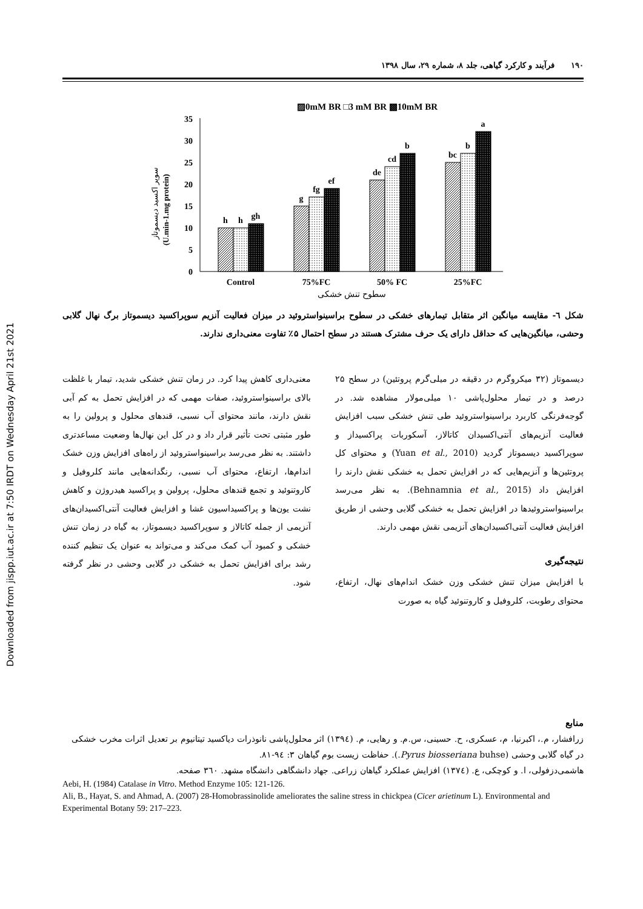Downloaded from jispp.iut.ac.ir at 7:50 IRDT on Wednesday April 21st 2021
١٩٠ فرآیند و کارکرد گیاهی، جلد ۸، شماره ۲۹، سال ۱۳۹۸
▨0mM BR □3 mM BR ▩10mM BR
35
30
25
20
15
10
5
0
(U.min-1.mg protein)
سوپر اکسید دیسموتاز
h
h
gh
g
fg
ef
de
cd
b
bc
b
a
Control
75%FC
50% FC
25%FC
سطوح تنش خشکی
شکل ٦- مقایسه میانگین اثر متقابل تیمارهای خشکی در سطوح براسینواستروئید در میزان فعالیت آنزیم سوپراکسید دیسموتاز برگ نهال گلابی وحشی، میانگین‌هایی که حداقل دارای یک حرف مشترک هستند در سطح احتمال ۵٪ تفاوت معنی‌داری ندارند.
دیسموتاز (۳۲ میکروگرم در دقیقه در میلی‌گرم پروتئین) در سطح ۲۵ درصد و در تیمار محلول‌پاشی ۱۰ میلی‌مولار مشاهده شد. در گوجه‌فرنگی کاربرد براسینواستروئید طی تنش خشکی سبب افزایش فعالیت آنزیم‌های آنتی‌اکسیدان کاتالاز، آسکوربات پراکسیداز و سوپراکسید دیسموتاز گردید (Yuan et al., 2010) و محتوای کل پروتئین‌ها و آنزیم‌هایی که در افزایش تحمل به خشکی نقش دارند را افزایش داد (Behnamnia et al., 2015). به نظر می‌رسد براسینواستروئیدها در افزایش تحمل به خشکی گلابی وحشی از طریق افزایش فعالیت آنتی‌اکسیدان‌های آنزیمی نقش مهمی دارند.
نتیجه‌گیری
با افزایش میزان تنش خشکی وزن خشک اندام‌های نهال، ارتفاع، محتوای رطوبت، کلروفیل و کاروتنوئید گیاه به صورت
معنی‌داری کاهش پیدا کرد. در زمان تنش خشکی شدید، تیمار با غلظت بالای براسینواستروئید، صفات مهمی که در افزایش تحمل به کم آبی نقش دارند، مانند محتوای آب نسبی، قندهای محلول و پرولین را به طور مثبتی تحت تأثیر قرار داد و در کل این نهال‌ها وضعیت مساعدتری داشتند. به نظر می‌رسد براسینواستروئید از راه‌های افزایش وزن خشک اندام‌ها، ارتفاع، محتوای آب نسبی، رنگدانه‌هایی مانند کلروفیل و کاروتنوئید و تجمع قندهای محلول، پرولین و پراکسید هیدروژن و کاهش نشت یون‌ها و پراکسیداسیون غشا و افزایش فعالیت آنتی‌اکسیدان‌های آنزیمی از جمله کاتالاز و سوپراکسید دیسموتاز، به گیاه در زمان تنش خشکی و کمبود آب کمک می‌کند و می‌تواند به عنوان یک تنظیم کننده رشد برای افزایش تحمل به خشکی در گلابی وحشی در نظر گرفته شود.
منابع
زرافشار، م.، اکبرنیا، م، عسکری، ح. حسینی، س.م. و رهایی، م. (۱۳۹٤) اثر محلول‌پاشی نانوذرات دیاکسید تیتانیوم بر تعدیل اثرات مخرب خشکی در گیاه گلابی وحشی (Pyrus biosseriana buhse.). حفاظت زیست بوم گیاهان ۳: ۹٤-۸۱.
هاشمی‌دزفولی، ا. و کوچکی، ع. (۱۳۷٤) افزایش عملکرد گیاهان زراعی. جهاد دانشگاهی دانشگاه مشهد. ۳٦۰ صفحه.
Aebi, H. (1984) Catalase in Vitro. Method Enzyme 105: 121-126.
Ali, B., Hayat, S. and Ahmad, A. (2007) 28-Homobrassinolide ameliorates the saline stress in chickpea (Cicer arietinum L). Environmental and Experimental Botany 59: 217–223.